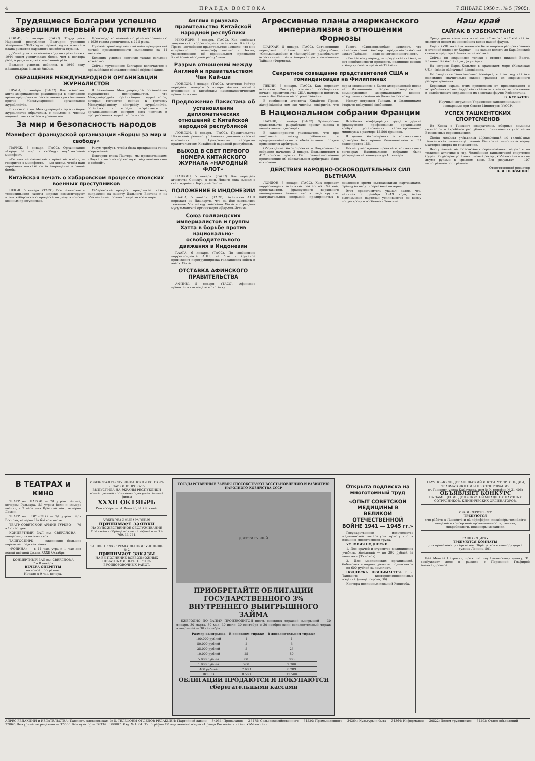4 П Р А В Д А В О С Т О К А 7 ЯНВАРЯ 1950 г., № 5 (7905).
Трудящиеся Болгарии успешно завершили первый год пятилетки
СОФИЯ, 5 января. (ТАСС). Трудящиеся Народной республики Болгарии успешно завершили 1949 год — первый год пятилетнего плана развития народного хозяйства страны.
Добыча угля в истекшем году по сравнению с 1944 годом увеличилась более, чем в полтора раза, а руды — в два с половиной раза.
Больших успехов добились в 1949 году машиностроительные заводы.
Производство металла в стране по сравнению с 1939 годом увеличилось в 22,5 раза.
Годовой производственный план предприятий легкой промышленности выполнили за 11 месяцев.
Больших успехов достигло также сельское хозяйство.
Сейчас трудящиеся Болгарии включаются в предмайское социалистическое соревнование.
ОБРАЩЕНИЕ МЕЖДУНАРОДНОЙ ОРГАНИЗАЦИИ ЖУРНАЛИСТОВ
ПРАГА, 5 января. (ТАСС). Как известно, англо-американские реакционеры в последнее время предприняли раскольническую кампанию против Международной организации журналистов.
В связи с этим Международная организация журналистов обратилась с письмом к членам национальных союзов журналистов.
В заявлении Международной организации журналистов подчеркивается, что Международная организация журналистов, которая готовится сейчас к третьему Международному конгрессу журналистов, останется и впредь моральным и организационным центром всех честных и прогрессивных журналистов мира.
За мир и безопасность народов
Манифест французской организации «Борцы за мир и свободу»
ПАРИЖ, 5 января. (ТАСС). Организация «Борцы за мир и свободу» опубликовала манифест.
«Во имя человечества и права на жизнь, — говорится в манифесте, — мы хотим, чтобы наш парламент высказался за запрещение атомной бомбы.
Разум требует, чтобы была прекращена гонка вооружений.
Повторяя слова Пастера, мы провозглашаем: «Наука и мир восторжествуют над невежеством и войной».
Китайская печать о хабаровском процессе японских военных преступников
ПЕКИН, 5 января. (ТАСС). Все пекинские и тяньцзиньские газеты широко комментируют итоги хабаровского процесса по делу японских военных преступников.
Хабаровский процесс, продолжает газета, направлен на защиту Дальнего Востока и на обеспечение прочного мира во всем мире.
Англия признала правительство Китайской народной республики
НЬЮ-ЙОРК, 5 января. (ТАСС). Как сообщает лондонский корреспондент агентства Юнайтед Пресс, английское правительство заявило, что оно отправило по телеграфу письмо в Пекин, уведомляющее об официальном признании Китайской народной республики.
Разрыв отношений между Англией и правительством Чан Кай-ши
ЛОНДОН, 5 января. (ТАСС). Агентство Рейтер передает: вечером 5 января Англия порвала отношения с китайским националистическим правительством.
Предложение Пакистана об установлении дипломатических отношений с Китайской народной республикой
ЛОНДОН, 5 января. (ТАСС). Правительство Пакистана решило установить дипломатические отношения с Центральным народным правительством Китайской народной республики.
ВЫХОД В СВЕТ ПЕРВОГО НОМЕРА КИТАЙСКОГО ЖУРНАЛА «НАРОДНЫЙ ФЛОТ»
НАНКИН, 5 января. (ТАСС). Как передает агентство Синьхуа, в день Нового года вышел в свет журнал «Народный флот».
ПОЛОЖЕНИЕ В ИНДОНЕЗИИ
ГААГА, 5 января. (ТАСС). Агентство АНП передает из Джакарты, что на Яве завязались тяжелые бои между войсками Хатта и отрядами мусульманской организации «Дар-уль-Ислам».
Союз голландских империалистов и группы Хатта в борьбе против национально-освободительного движения в Индонезии
ГААГА, 6 января. (ТАСС). По сообщению корреспондента АНП, на Яве и Суматре происходит перегруппировка голландских войск и войск Хатта.
ОТСТАВКА АФИНСКОГО ПРАВИТЕЛЬСТВА
АФИНЫ, 5 января. (ТАСС). Афинское правительство подало в отставку.
Агрессивные планы американского империализма в отношении Формозы
ШАНХАЙ, 5 января. (ТАСС). Сегодняшние передовые статьи газет «Дагунбао», «Синьвэньжибао» и «Вэньхуйбао» разоблачают агрессивные планы американцев в отношении Тайваня (Формоза).
Газета «Синьвэньжибао» заявляет, что «американский заговор, предусматривающий захват Тайваня, — дело не сегодняшнего дня».
«Китайскому народу, — продолжает газета, — нет необходимости приводить излишние доводы в защиту своего права на Тайвань.
Секретное совещание представителей США и гоминдановцев на Филиппинах
ПЕКИН, 5 января. (ТАСС). Как передает агентство Синьхуа, согласно сообщениям печати, правительство США намерено помогать клике Чан Кай-ши на острове Тайвань.
В сообщении агентства Юнайтед Пресс, датированном тем же числом, говорится, что перед совещанием в Багио американский посол на Филиппинах Коуэн совещался с командующими американскими военно-воздушными силами на Дальнем Востоке.
Между островом Тайвань и Филиппинами открыто воздушное сообщение.
В Национальном собрании Франции
ПАРИЖ, 6 января. (ТАСС). Французское правительство разработало проект закона о коллективных договорах.
В законопроекте указывается, что при конфликте между рабочими и предпринимателями в обязательном порядке применяется арбитраж.
Обсуждение законопроекта в Национальном собрании началось 3 января. Большинством в 417 голосов против 176 правительственное предложение об обязательном арбитраже было отклонено.
Всеобщая конфедерация труда и другие французские профсоюзные организации требуют установления гарантированного минимума в размере 15.500 франков.
В целом законопроект о коллективных договорах был принят большинством в 331 голос против 185.
После утверждения проекта о коллективных договорах Национальное собрание было распущено на каникулы до 10 января.
ДЕЙСТВИЯ НАРОДНО-ОСВОБОДИТЕЛЬНЫХ СИЛ ВЬЕТНАМА
ЛОНДОН, 5 января. (ТАСС). Как передает корреспондент агентства Рейтер из Сайгона, представитель французского верховного командования заявил, что в ходе крупных наступательных операций, предпринятых в последнее время вьетнамскими партизанами, французы несут «серьезные потери».
Этот представитель указал далее, что, начиная с декабря 1949 года, атаки вьетнамских партизан усиливаются по всему полуострову и особенно в Тонкине.
Наш край
САЙГАК В УЗБЕКИСТАНЕ
Среди диких копытных животных Советского Союза сайгак является одним из ценнейших видов нашей фауны.
Еще в XVIII веке это животное было широко распространено в степной полосе от Карпат — на западе вплоть до Барабинской степи и предгорий Алтая — на востоке.
Сейчас он сохранился только в степях нижней Волги, Южного Казахстана до Джунгарии.
На острове Барса-Кельмес в Аральском море (Казахская ССР) создан сайгачный заповедник.
По сведениям Ташкентского зоопарка, в этом году сайгаки появились значительно южнее границы их современного распространения.
Бережная охрана этих пришельцев от преследования и истребления может задержать сайгаков в местах их появления и содействовать сохранению их в составе фауны Узбекистана.
В. КУРБАТОВ.
Научный сотрудник Управления заповедниками и зоопарками при Совете Министров УзССР.
УСПЕХ ТАШКЕНТСКИХ СПОРТСМЕНОВ
Из Киева в Ташкент возвратились сборные команды гимнастов и акробатов республики, принимавших участие во Всесоюзных соревнованиях.
Самая молодая участница соревнований по гимнастике ташкентская школьница Галина Каширина выполнила норму мастеров спорта по гимнастике.
Выступавший на Всесоюзных соревнованиях ведомств по тяжелой атлетике в гор. Челябинске ташкентский спортсмен Сурен Богдасаров установил новый рекорд Узбекистана в жиме двумя руками в среднем весе. Его результат — 107 килограммов 500 граммов.
Ответственный редактор
В. Я. НЕПОМНИН.
В ТЕАТРАХ и кино
ТЕАТР им. НАВОИ — 7/I утром Гальма, вечером Гульсара, 8/I утром Волн и семеро козлят, в 3 часа дня Красный мак, вечером Демон.
ТЕАТР им. ГОРЬКОГО — 7/I утром Заря Востока, вечером На бойком месте.
ТЕАТР СОВЕТСКОЙ АРМИИ ТУРКВО — 7/I в 12 час. дня.
КОНЦЕРТНЫЙ ЗАЛ им. СВЕРДЛОВА — концерты для школьников.
ТАШГОСЦИРК — ежедневно большие цирковые представления.
«РОДИНА» — в 11 час. утра и 1 час дня новый цветной фильм XXXII Октябрь.
КОНЦЕРТНЫЙ ЗАЛ им. СВЕРДЛОВА
7 и 8 января
ВЕЧЕРА ОПЕРЕТТЫ
по новой программе.
Начало в 9 час. вечера.
УЗБЕКСКАЯ РЕСПУБЛИКАНСКАЯ КОНТОРА «ГЛАВКИНОПРОКАТ»
ВЫПУСТИЛА НА ЭКРАНЫ РЕСПУБЛИКИ
новый цветной хроникально-документальный фильм
XXXII ОКТЯБРЬ
Режиссеры — И. Венжер, И. Сеткина.
УЗБЕКСКАЯ ФИЛАРМОНИЯ
принимает заявки
НА ХУДОЖЕСТВЕННОЕ ОБСЛУЖИВАНИЕ
С заявками обращаться по телефонам — 33-769, 33-771.
ТАШКЕНТСКОЕ РЕМЕСЛЕННОЕ УЧИЛИЩЕ № 2
принимает заказы
НА ВЫПОЛНЕНИЕ ВСЕВОЗМОЖНЫХ ПЕЧАТНЫХ И ПЕРЕПЛЕТНО-БРОШЮРОВОЧНЫХ РАБОТ.
ГОСУДАРСТВЕННЫЕ ЗАЙМЫ СПОСОБСТВУЮТ ВОССТАНОВЛЕНИЮ И РАЗВИТИЮ НАРОДНОГО ХОЗЯЙСТВА СССР
ДВЕСТИ РУБЛЕЙ
ПРИОБРЕТАЙТЕ ОБЛИГАЦИИ ГОСУДАРСТВЕННОГО 3% ВНУТРЕННЕГО ВЫИГРЫШНОГО ЗАЙМА
ЕЖЕГОДНО ПО ЗАЙМУ ПРОИЗВОДИТСЯ шесть основных тиражей выигрышей — 30 января, 30 марта, 30 мая, 30 июля, 30 сентября и 30 ноября; один дополнительный тираж выигрышей — 30 сентября
| Размер выигрыша | В основном тираже | В дополнительном тираже |
| --- | --- | --- |
| 100.000 рублей | 1 | 1 |
| 50.000 рублей | 2 | 5 |
| 25.000 рублей | 5 | 25 |
| 10.000 рублей | 25 | 80 |
| 5.000 рублей | 80 | 800 |
| 1.000 рублей | 700 | 2.300 |
| 400 рублей | 7.688 | 8.289 |
| ВСЕГО | 8.500 | 11.500 |
ОБЛИГАЦИИ ПРОДАЮТСЯ И ПОКУПАЮТСЯ сберегательными кассами
Открыта подписка на многотомный труд
«ОПЫТ СОВЕТСКОЙ МЕДИЦИНЫ В ВЕЛИКОЙ ОТЕЧЕСТВЕННОЙ ВОЙНЕ 1941 — 1945 гг.»
Государственное издательство медицинской литературы приступило к изданию многотомного труда.
УСЛОВИЯ ПОДПИСКИ:
1. Для врачей и студентов медицинских учебных заведений — по 300 рублей за комплект (35 томов).
2. Для медицинских организаций, библиотек и индивидуальных подписчиков — по 600 рублей за комплект.
ПОДПИСКА ПРИНИМАЕТСЯ: В г. Ташкенте — контороспецподписных изданий (улица Кирова, 36).
Контора подписных изданий Узнитаба.
НАУЧНО-ИССЛЕДОВАТЕЛЬСКИЙ ИНСТИТУТ ОРТОПЕДИИ, ТРАВМАТОЛОГИИ И ПРОТЕЗИРОВАНИЯ
(г. Ташкент, улица Каблукова, дом № 9, телефон № 31-406)
ОБЪЯВЛЯЕТ КОНКУРС
НА ЗАМЕЩЕНИЕ ДОЛЖНОСТЕЙ МЛАДШИХ НАУЧНЫХ СОТРУДНИКОВ, КЛИНИЧЕСКИХ ОРДИНАТОРОВ.
УЗКОНСЕРВТРЕСТУ
ТРЕБУЮТСЯ
для работы в Ташкенте и на периферии: инженеры-технологи пищевой и консервной промышленности, химики, микробиологи, инженеры-механики.
ТАШГОСЦИРКУ
ТРЕБУЮТСЯ КОМНАТЫ
для приезжающих артистов. Обращаться в контору цирка (улица Ленина, 50).
Цай Моисей Петрович, прож. по 3-му Бакинскому тупику, 31, возбуждает дело о разводе с Першиной Глафирой Александровной.
АДРЕС РЕДАКЦИИ и ИЗДАТЕЛЬСТВА: Ташкент, Алексеевская, № 8. ТЕЛЕФОНЫ ОТДЕЛОВ РЕДАКЦИИ: Партийной жизни — 34054; Пропаганды — 33475; Сельскохозяйственного — 31520; Промышленного — 34364; Культуры и быта — 34364; Информации — 30522; Писем трудящихся — 34292; Отдел объявлений — 37062; Дежурный по редакции — 37277; Коммутатор — 36334. Р.00007. Изд. № 1004. Типография Объединенного изд-ва «Правда Востока» и «Кзыл Узбекистан».